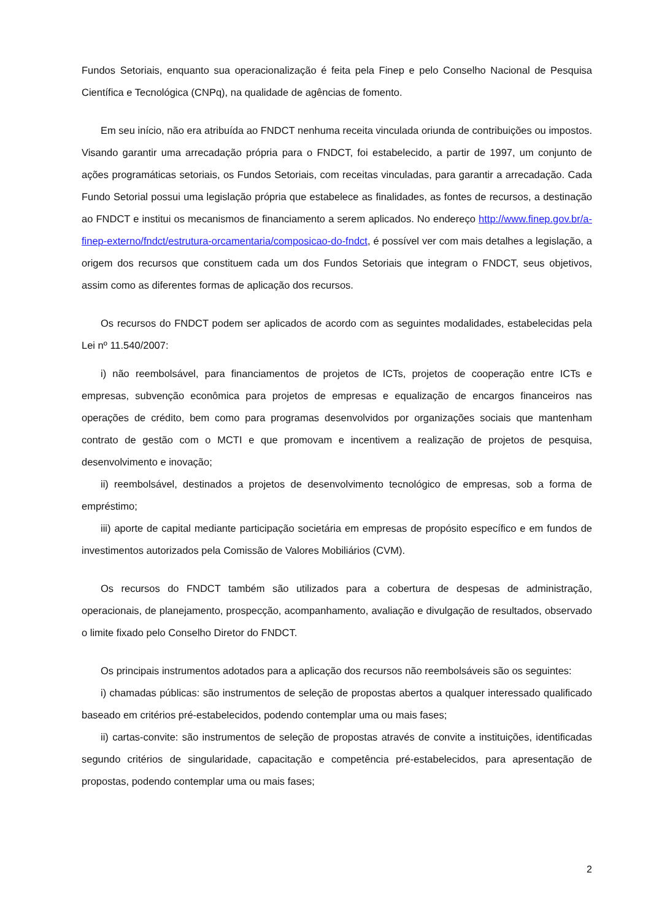Fundos Setoriais, enquanto sua operacionalização é feita pela Finep e pelo Conselho Nacional de Pesquisa Científica e Tecnológica (CNPq), na qualidade de agências de fomento.
Em seu início, não era atribuída ao FNDCT nenhuma receita vinculada oriunda de contribuições ou impostos. Visando garantir uma arrecadação própria para o FNDCT, foi estabelecido, a partir de 1997, um conjunto de ações programáticas setoriais, os Fundos Setoriais, com receitas vinculadas, para garantir a arrecadação. Cada Fundo Setorial possui uma legislação própria que estabelece as finalidades, as fontes de recursos, a destinação ao FNDCT e institui os mecanismos de financiamento a serem aplicados. No endereço http://www.finep.gov.br/a-finep-externo/fndct/estrutura-orcamentaria/composicao-do-fndct, é possível ver com mais detalhes a legislação, a origem dos recursos que constituem cada um dos Fundos Setoriais que integram o FNDCT, seus objetivos, assim como as diferentes formas de aplicação dos recursos.
Os recursos do FNDCT podem ser aplicados de acordo com as seguintes modalidades, estabelecidas pela Lei nº 11.540/2007:
i) não reembolsável, para financiamentos de projetos de ICTs, projetos de cooperação entre ICTs e empresas, subvenção econômica para projetos de empresas e equalização de encargos financeiros nas operações de crédito, bem como para programas desenvolvidos por organizações sociais que mantenham contrato de gestão com o MCTI e que promovam e incentivem a realização de projetos de pesquisa, desenvolvimento e inovação;
ii) reembolsável, destinados a projetos de desenvolvimento tecnológico de empresas, sob a forma de empréstimo;
iii) aporte de capital mediante participação societária em empresas de propósito específico e em fundos de investimentos autorizados pela Comissão de Valores Mobiliários (CVM).
Os recursos do FNDCT também são utilizados para a cobertura de despesas de administração, operacionais, de planejamento, prospecção, acompanhamento, avaliação e divulgação de resultados, observado o limite fixado pelo Conselho Diretor do FNDCT.
Os principais instrumentos adotados para a aplicação dos recursos não reembolsáveis são os seguintes:
i) chamadas públicas: são instrumentos de seleção de propostas abertos a qualquer interessado qualificado baseado em critérios pré-estabelecidos, podendo contemplar uma ou mais fases;
ii) cartas-convite: são instrumentos de seleção de propostas através de convite a instituições, identificadas segundo critérios de singularidade, capacitação e competência pré-estabelecidos, para apresentação de propostas, podendo contemplar uma ou mais fases;
2